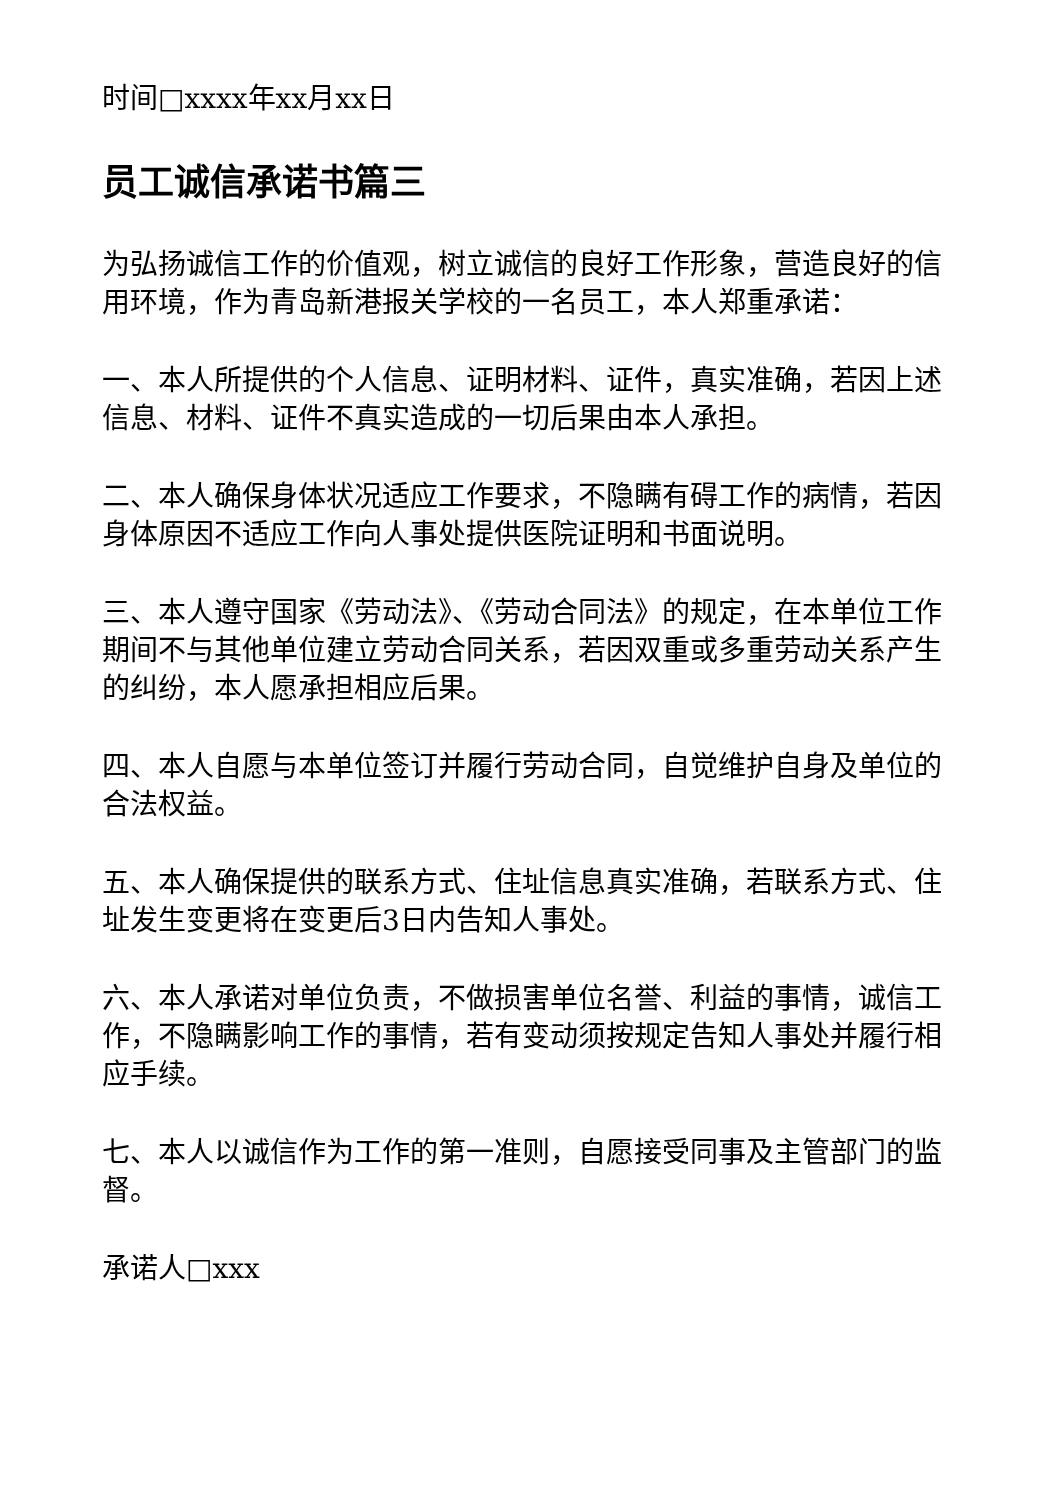时间□xxxx年xx月xx日
员工诚信承诺书篇三
为弘扬诚信工作的价值观，树立诚信的良好工作形象，营造良好的信用环境，作为青岛新港报关学校的一名员工，本人郑重承诺：
一、本人所提供的个人信息、证明材料、证件，真实准确，若因上述信息、材料、证件不真实造成的一切后果由本人承担。
二、本人确保身体状况适应工作要求，不隐瞒有碍工作的病情，若因身体原因不适应工作向人事处提供医院证明和书面说明。
三、本人遵守国家《劳动法》、《劳动合同法》的规定，在本单位工作期间不与其他单位建立劳动合同关系，若因双重或多重劳动关系产生的纠纷，本人愿承担相应后果。
四、本人自愿与本单位签订并履行劳动合同，自觉维护自身及单位的合法权益。
五、本人确保提供的联系方式、住址信息真实准确，若联系方式、住址发生变更将在变更后3日内告知人事处。
六、本人承诺对单位负责，不做损害单位名誉、利益的事情，诚信工作，不隐瞒影响工作的事情，若有变动须按规定告知人事处并履行相应手续。
七、本人以诚信作为工作的第一准则，自愿接受同事及主管部门的监督。
承诺人□xxx